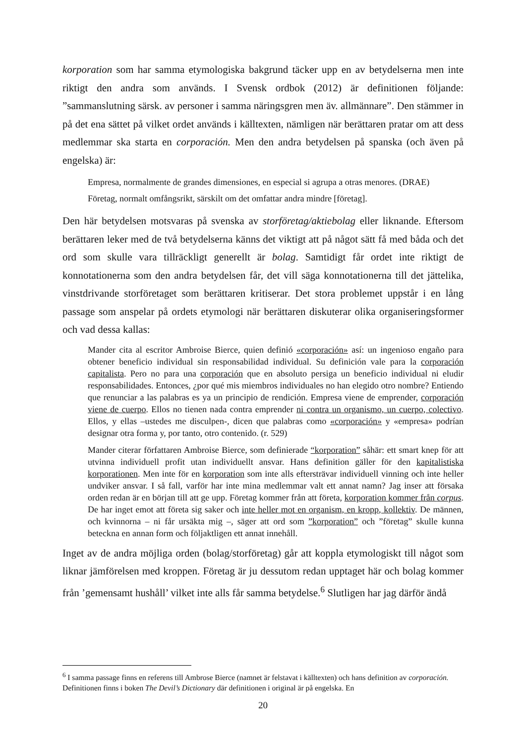korporation som har samma etymologiska bakgrund täcker upp en av betydelserna men inte riktigt den andra som används. I Svensk ordbok (2012) är definitionen följande: ”sammanslutning särsk. av personer i samma näringsgren men äv. allmännare”. Den stämmer in på det ena sättet på vilket ordet används i källtexten, nämligen när berättaren pratar om att dess medlemmar ska starta en corporación. Men den andra betydelsen på spanska (och även på engelska) är:
Empresa, normalmente de grandes dimensiones, en especial si agrupa a otras menores. (DRAE)
Företag, normalt omfångsrikt, särskilt om det omfattar andra mindre [företag].
Den här betydelsen motsvaras på svenska av storföretag/aktiebolag eller liknande. Eftersom berättaren leker med de två betydelserna känns det viktigt att på något sätt få med båda och det ord som skulle vara tillräckligt generellt är bolag. Samtidigt får ordet inte riktigt de konnotationerna som den andra betydelsen får, det vill säga konnotationerna till det jättelika, vinstdrivande storföretaget som berättaren kritiserar. Det stora problemet uppstår i en lång passage som anspelar på ordets etymologi när berättaren diskuterar olika organiseringsformer och vad dessa kallas:
Mander cita al escritor Ambroise Bierce, quien definió «corporación» así: un ingenioso engaño para obtener beneficio individual sin responsabilidad individual. Su definición vale para la corporación capitalista. Pero no para una corporación que en absoluto persiga un beneficio individual ni eludir responsabilidades. Entonces, ¿por qué mis miembros individuales no han elegido otro nombre? Entiendo que renunciar a las palabras es ya un principio de rendición. Empresa viene de emprender, corporación viene de cuerpo. Ellos no tienen nada contra emprender ni contra un organismo, un cuerpo, colectivo. Ellos, y ellas –ustedes me disculpen-, dicen que palabras como «corporación» y «empresa» podrían designar otra forma y, por tanto, otro contenido. (r. 529)
Mander citerar författaren Ambroise Bierce, som definierade “korporation” såhär: ett smart knep för att utvinna individuell profit utan individuellt ansvar. Hans definition gäller för den kapitalistiska korporationen. Men inte för en korporation som inte alls eftersträvar individuell vinning och inte heller undviker ansvar. I så fall, varför har inte mina medlemmar valt ett annat namn? Jag inser att försaka orden redan är en början till att ge upp. Företag kommer från att företa, korporation kommer från corpus. De har inget emot att företa sig saker och inte heller mot en organism, en kropp, kollektiv. De männen, och kvinnorna – ni får ursäkta mig –, säger att ord som ”korporation” och ”företag” skulle kunna beteckna en annan form och följaktligen ett annat innehåll.
Inget av de andra möjliga orden (bolag/storföretag) går att koppla etymologiskt till något som liknar jämförelsen med kroppen. Företag är ju dessutom redan upptaget här och bolag kommer från ’gemensamt hushåll’ vilket inte alls får samma betydelse.<sup>6</sup> Slutligen har jag därför ändå
<sup>6</sup> I samma passage finns en referens till Ambrose Bierce (namnet är felstavat i källtexten) och hans definition av corporación. Definitionen finns i boken The Devil’s Dictionary där definitionen i original är på engelska. En
20